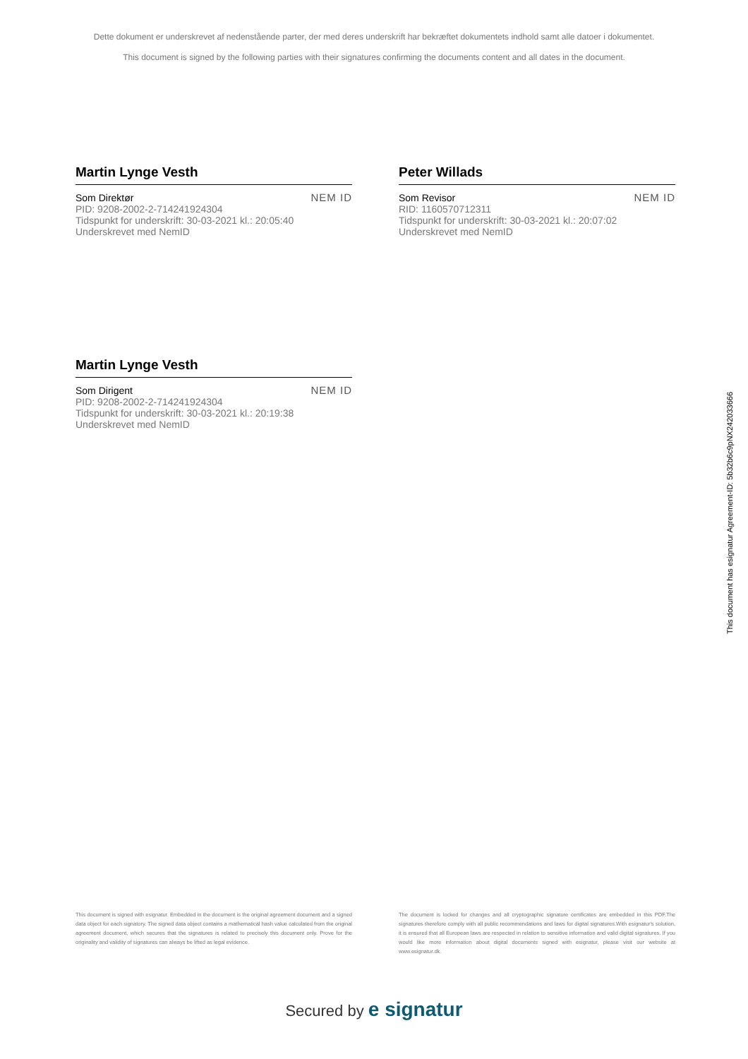Dette dokument er underskrevet af nedenstående parter, der med deres underskrift har bekræftet dokumentets indhold samt alle datoer i dokumentet.
This document is signed by the following parties with their signatures confirming the documents content and all dates in the document.
Martin Lynge Vesth
Som Direktør
PID: 9208-2002-2-714241924304
Tidspunkt for underskrift: 30-03-2021 kl.: 20:05:40
Underskrevet med NemID
NEM ID
Peter Willads
Som Revisor
RID: 1160570712311
Tidspunkt for underskrift: 30-03-2021 kl.: 20:07:02
Underskrevet med NemID
NEM ID
Martin Lynge Vesth
Som Dirigent
PID: 9208-2002-2-714241924304
Tidspunkt for underskrift: 30-03-2021 kl.: 20:19:38
Underskrevet med NemID
NEM ID
This document is signed with esignatur. Embedded in the document is the original agreement document and a signed data object for each signatory. The signed data object contains a mathematical hash value calculated from the original agreement document, which secures that the signatures is related to precisely this document only. Prove for the originality and validity of signatures can always be lifted as legal evidence.
The document is locked for changes and all cryptographic signature certificates are embedded in this PDF.The signatures therefore comply with all public recommendations and laws for digital signatures.With esignatur's solution, it is ensured that all European laws are respected in relation to sensitive information and valid digital signatures. If you would like more information about digital documents signed with esignatur, please visit our website at www.esignatur.dk.
Secured by e signatur
This document has esignatur Agreement-ID: 5b32b6c9pNX242033666